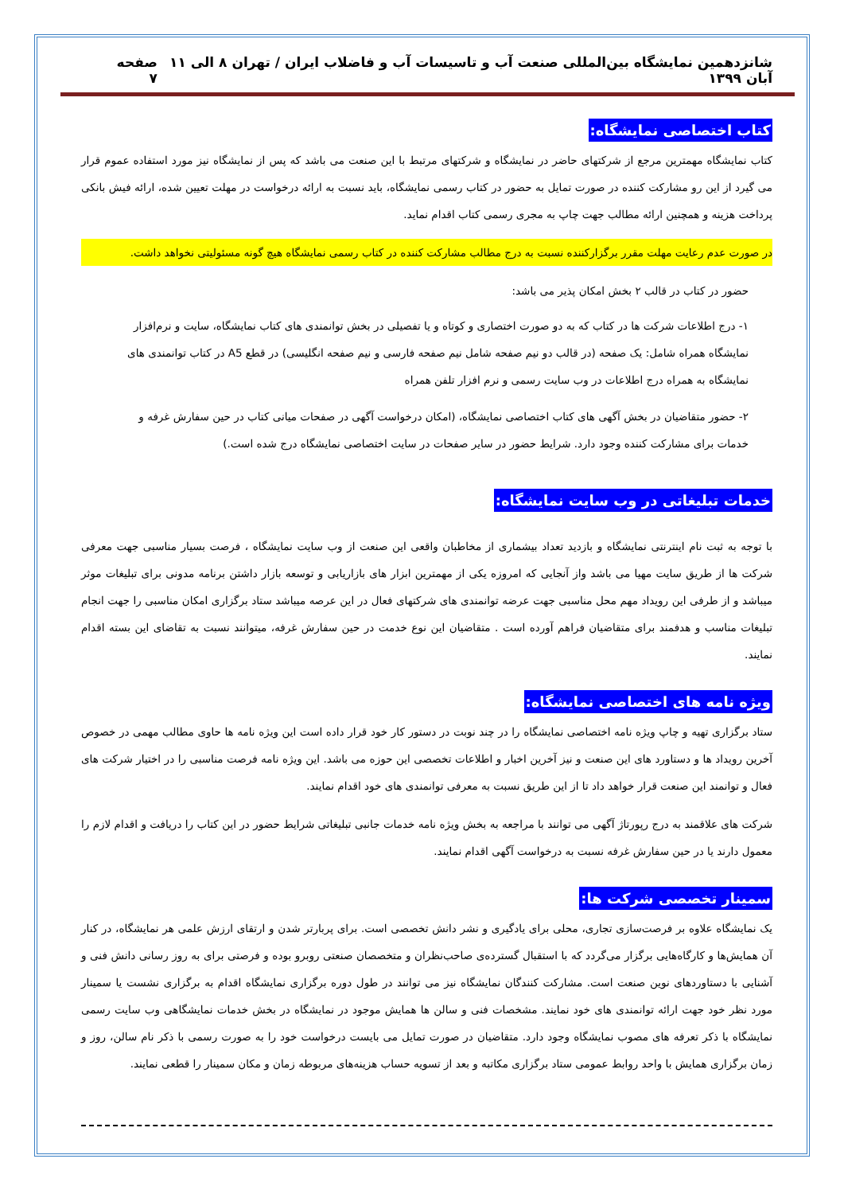شانزدهمین نمایشگاه بین‌المللی صنعت آب و تاسیسات آب و فاضلاب ایران / تهران ۸ الی ۱۱ آبان ۱۳۹۹ صفحه ۷
کتاب اختصاصی نمایشگاه:
کتاب نمایشگاه مهمترین مرجع از شرکتهای حاضر در نمایشگاه و شرکتهای مرتبط با این صنعت می باشد که پس از نمایشگاه نیز مورد استفاده عموم قرار می گیرد از این رو مشارکت کننده در صورت تمایل به حضور در کتاب رسمی نمایشگاه، باید نسبت به ارائه درخواست در مهلت تعیین شده، ارائه فیش بانکی پرداخت هزینه و همچنین ارائه مطالب جهت چاپ به مجری رسمی کتاب اقدام نماید.
در صورت عدم رعایت مهلت مقرر برگزارکننده نسبت به درج مطالب مشارکت کننده در کتاب رسمی نمایشگاه هیچ گونه مسئولیتی نخواهد داشت.
حضور در کتاب در قالب ۲ بخش امکان پذیر می باشد:
۱- درج اطلاعات شرکت ها در کتاب که به دو صورت اختصاری و کوتاه و یا تفصیلی در بخش توانمندی های کتاب نمایشگاه، سایت و نرم‌افزار نمایشگاه همراه شامل: یک صفحه (در قالب دو نیم صفحه شامل نیم صفحه فارسی و نیم صفحه انگلیسی) در قطع A5 در کتاب توانمندی های نمایشگاه به همراه درج اطلاعات در وب سایت رسمی و نرم افزار تلفن همراه
۲- حضور متقاضیان در بخش آگهی های کتاب اختصاصی نمایشگاه، (امکان درخواست آگهی در صفحات میانی کتاب در حین سفارش غرفه و خدمات برای مشارکت کننده وجود دارد. شرایط حضور در سایر صفحات در سایت اختصاصی نمایشگاه درج شده است.)
خدمات تبلیغاتی در وب سایت نمایشگاه:
با توجه به ثبت نام اینترنتی نمایشگاه و بازدید تعداد بیشماری از مخاطبان واقعی این صنعت از وب سایت نمایشگاه ، فرصت بسیار مناسبی جهت معرفی شرکت ها از طریق سایت مهیا می باشد واز آنجایی که امروزه یکی از مهمترین ابزار های بازاریابی و توسعه بازار داشتن برنامه مدونی برای تبلیغات موثر میباشد و از طرفی این رویداد مهم محل مناسبی جهت عرضه توانمندی های شرکتهای فعال در این عرصه میباشد ستاد برگزاری امکان مناسبی را جهت انجام تبلیغات مناسب و هدفمند برای متقاضیان فراهم آورده است . متقاضیان این نوع خدمت در حین سفارش غرفه، میتوانند نسبت به تقاضای این بسته اقدام نمایند.
ویژه نامه های اختصاصی نمایشگاه:
ستاد برگزاری تهیه و چاپ ویژه نامه اختصاصی نمایشگاه را در چند نوبت در دستور کار خود قرار داده است این ویژه نامه ها حاوی مطالب مهمی در خصوص آخرین رویداد ها و دستاورد های این صنعت و نیز آخرین اخبار و اطلاعات تخصصی این حوزه می باشد. این ویژه نامه فرصت مناسبی را در اختیار شرکت های فعال و توانمند این صنعت قرار خواهد داد تا از این طریق نسبت به معرفی توانمندی های خود اقدام نمایند.
شرکت های علاقمند به درج رپورتاژ آگهی می توانند با مراجعه به بخش ویژه نامه خدمات جانبی تبلیغاتی شرایط حضور در این کتاب را دریافت و اقدام لازم را معمول دارند یا در حین سفارش غرفه نسبت به درخواست آگهی اقدام نمایند.
سمینار تخصصی شرکت ها:
یک نمایشگاه علاوه بر فرصت‌سازی تجاری، محلی برای یادگیری و نشر دانش تخصصی است. برای پربارتر شدن و ارتقای ارزش علمی هر نمایشگاه، در کنار آن همایش‌ها و کارگاه‌هایی برگزار می‌گردد که با استقبال گسترده‌ی صاحب‌نظران و متخصصان صنعتی روبرو بوده و فرصتی برای به روز رسانی دانش فنی و آشنایی با دستاوردهای نوین صنعت است. مشارکت کنندگان نمایشگاه نیز می توانند در طول دوره برگزاری نمایشگاه اقدام به برگزاری نشست یا سمینار مورد نظر خود جهت ارائه توانمندی های خود نمایند. مشخصات فنی و سالن ها همایش موجود در نمایشگاه در بخش خدمات نمایشگاهی وب سایت رسمی نمایشگاه با ذکر تعرفه های مصوب نمایشگاه وجود دارد. متقاضیان در صورت تمایل می بایست درخواست خود را به صورت رسمی با ذکر نام سالن، روز و زمان برگزاری همایش با واحد روابط عمومی ستاد برگزاری مکاتبه و بعد از تسویه حساب هزینه‌های مربوطه زمان و مکان سمینار را قطعی نمایند.